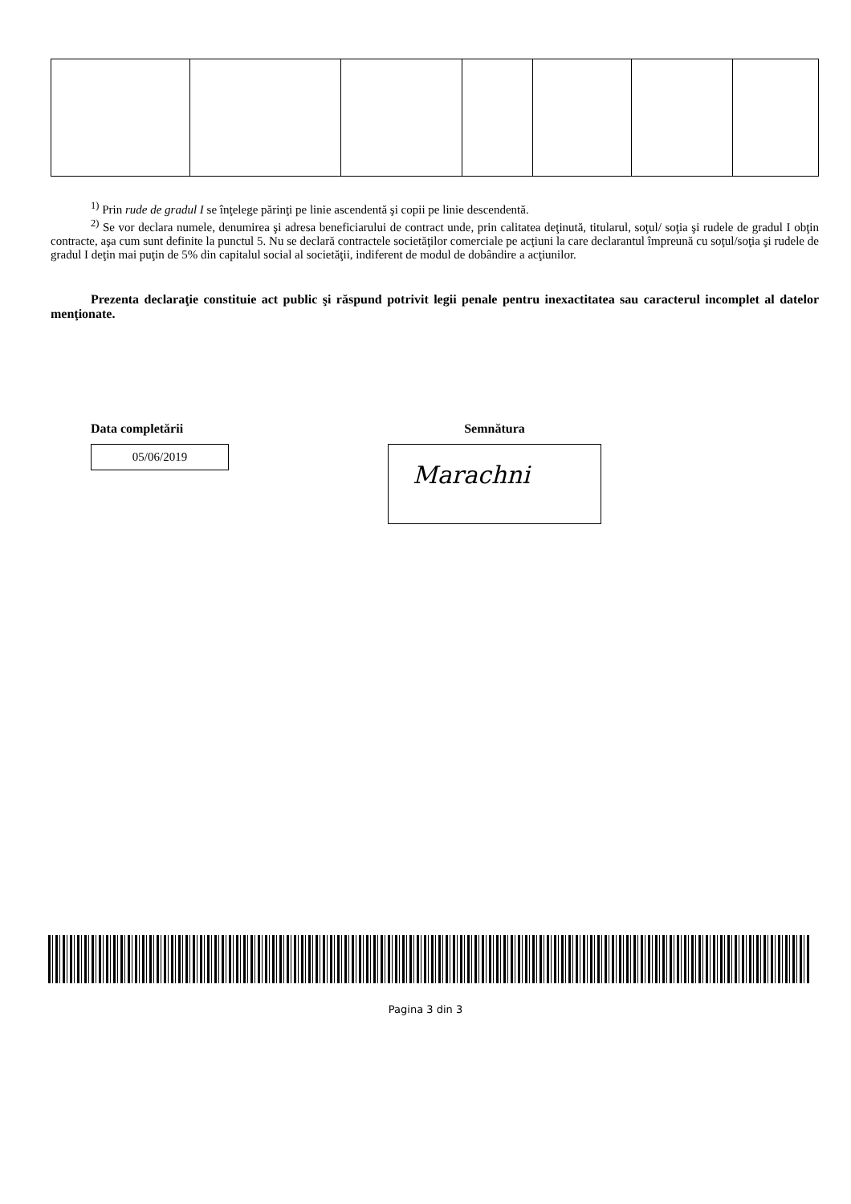<sup>1)</sup> Prin rude de gradul I se înţelege părinţi pe linie ascendentă şi copii pe linie descendentă.
<sup>2)</sup> Se vor declara numele, denumirea şi adresa beneficiarului de contract unde, prin calitatea deţinută, titularul, soţul/ soţia şi rudele de gradul I obţin contracte, aşa cum sunt definite la punctul 5. Nu se declară contractele societăţilor comerciale pe acţiuni la care declarantul împreună cu soţul/soţia şi rudele de gradul I deţin mai puţin de 5% din capitalul social al societăţii, indiferent de modul de dobândire a acţiunilor.
Prezenta declaraţie constituie act public şi răspund potrivit legii penale pentru inexactitatea sau caracterul incomplet al datelor menţionate.
Data completării
05/06/2019
Semnătura
Marachni
Pagina 3 din 3